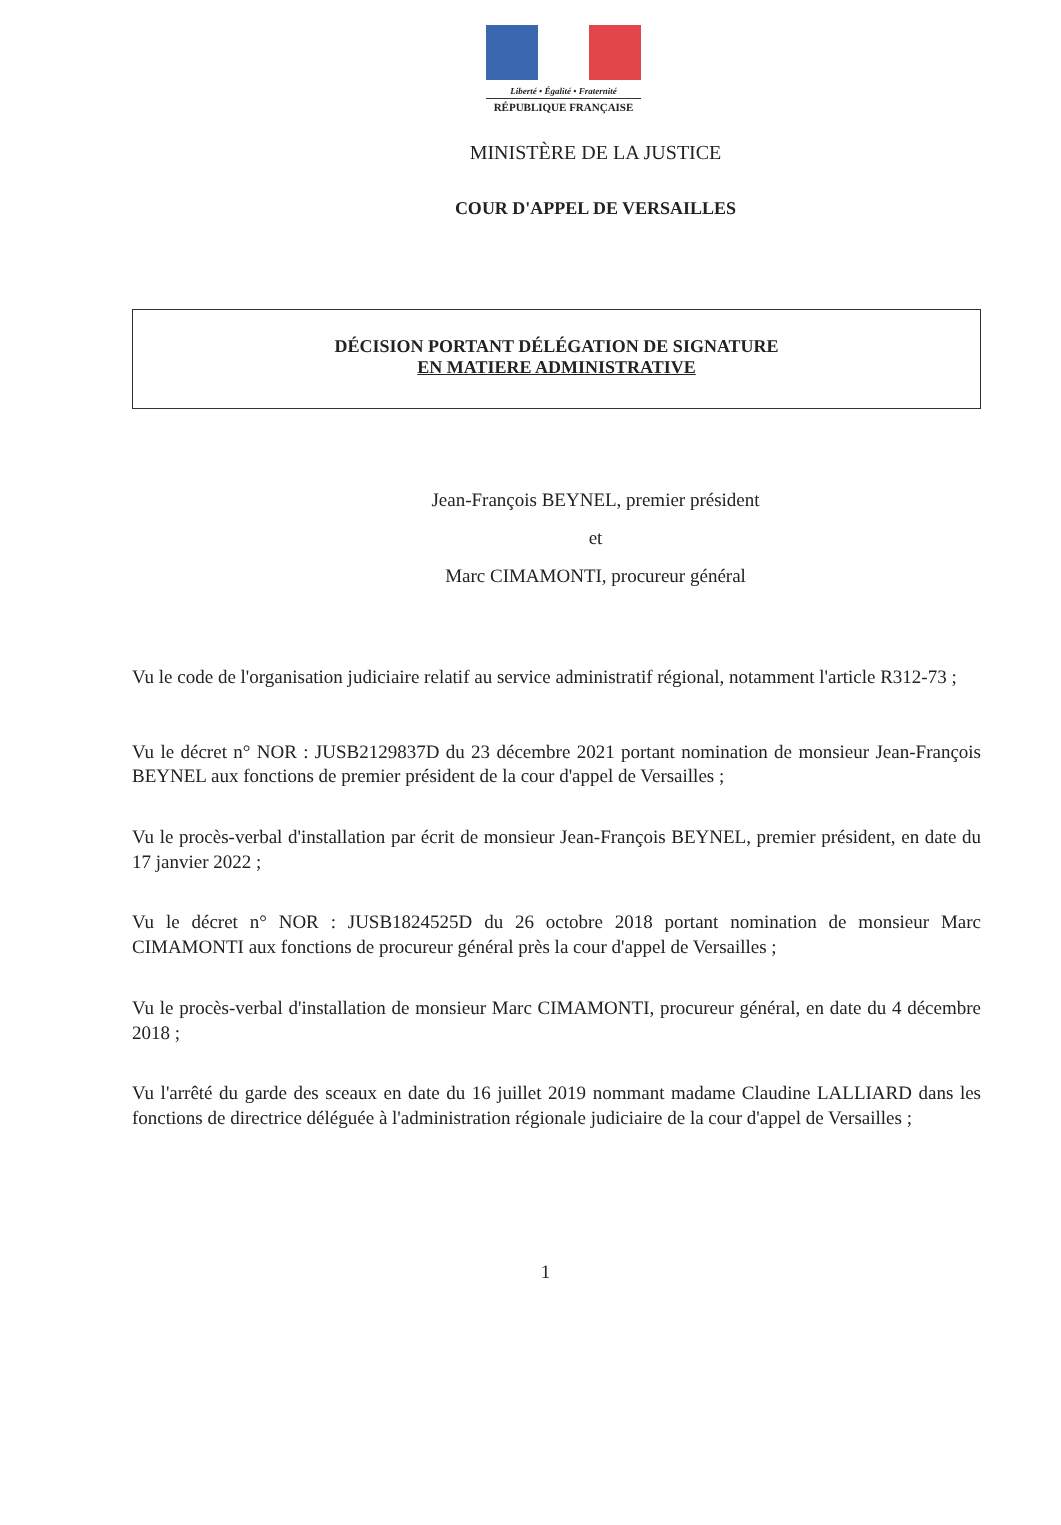Liberté • Égalité • Fraternité
RÉPUBLIQUE FRANÇAISE
MINISTÈRE DE LA JUSTICE
COUR D'APPEL DE VERSAILLES
DÉCISION PORTANT DÉLÉGATION DE SIGNATURE
EN MATIERE ADMINISTRATIVE
Jean-François BEYNEL, premier président
et
Marc CIMAMONTI, procureur général
Vu le code de l'organisation judiciaire relatif au service administratif régional, notamment l'article R312-73 ;
Vu le décret n° NOR : JUSB2129837D du 23 décembre 2021 portant nomination de monsieur Jean-François BEYNEL aux fonctions de premier président de la cour d'appel de Versailles ;
Vu le procès-verbal d'installation par écrit de monsieur Jean-François BEYNEL, premier président, en date du 17 janvier 2022 ;
Vu le décret n° NOR : JUSB1824525D du 26 octobre 2018 portant nomination de monsieur Marc CIMAMONTI aux fonctions de procureur général près la cour d'appel de Versailles ;
Vu le procès-verbal d'installation de monsieur Marc CIMAMONTI, procureur général, en date du 4 décembre 2018 ;
Vu l'arrêté du garde des sceaux en date du 16 juillet 2019 nommant madame Claudine LALLIARD dans les fonctions de directrice déléguée à l'administration régionale judiciaire de la cour d'appel de Versailles ;
1